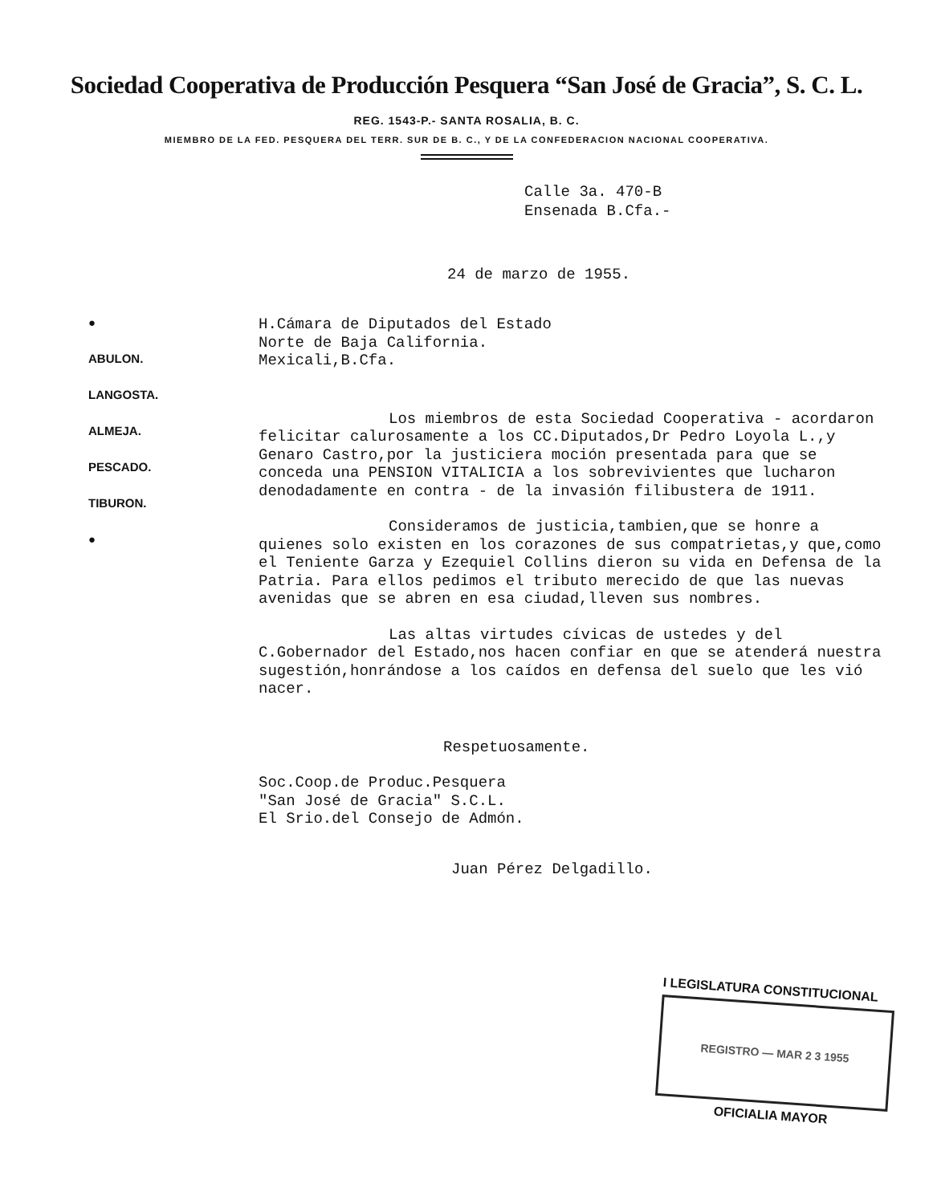Sociedad Cooperativa de Producción Pesquera “San José de Gracia”, S. C. L.
REG. 1543-P.- SANTA ROSALIA, B. C.
MIEMBRO DE LA FED. PESQUERA DEL TERR. SUR DE B. C., Y DE LA CONFEDERACION NACIONAL COOPERATIVA.
Calle 3a. 470-B
Ensenada B.Cfa.-
24 de marzo de 1955.
●
ABULON.
LANGOSTA.
ALMEJA.
PESCADO.
TIBURON.
●
H.Cámara de Diputados del Estado
Norte de Baja California.
Mexicali,B.Cfa.
Los miembros de esta Sociedad Cooperativa - acordaron felicitar calurosamente a los CC.Diputados,Dr Pedro Loyola L.,y Genaro Castro,por la justiciera moción presentada para que se conceda una PENSION VITALICIA a los sobrevivientes que lucharon denodadamente en contra - de la invasión filibustera de 1911.
Consideramos de justicia,tambien,que se honre a quienes solo existen en los corazones de sus compatrietas,y que,como el Teniente Garza y Ezequiel Collins dieron su vida en Defensa de la Patria. Para ellos pedimos el tributo merecido de que las nuevas avenidas que se abren en esa ciudad,lleven sus nombres.
Las altas virtudes cívicas de ustedes y del C.Gobernador del Estado,nos hacen confiar en que se atenderá nuestra sugestión,honrándose a los caídos en defensa del suelo que les vió nacer.
Respetuosamente.
Soc.Coop.de Produc.Pesquera
"San José de Gracia" S.C.L.
El Srio.del Consejo de Admón.
Juan Pérez Delgadillo.
I LEGISLATURA CONSTITUCIONAL
REGISTRO — MAR 2 3 1955
OFICIALIA MAYOR